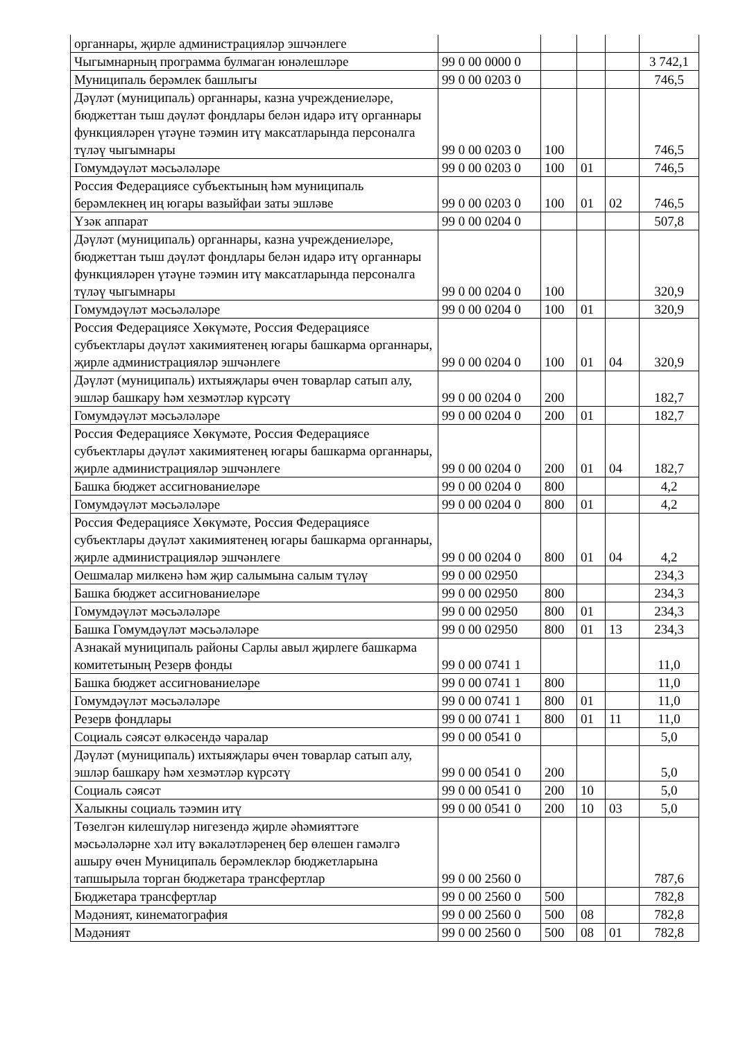| органнары, җирле администрацияләр эшчәнлеге | | | | | |
| Чыгымнарның программа булмаган юнәлешләре | 99 0 00 0000 0 | | | | 3 742,1 |
| Муниципаль берәмлек башлыгы | 99 0 00 0203 0 | | | | 746,5 |
| Дәүләт (муниципаль) органнары, казна учреждениеләре, бюджеттан тыш дәүләт фондлары белән идарә итү органнары функцияләрен үтәүне тәэмин итү максатларында персоналга түләү чыгымнары | 99 0 00 0203 0 | 100 | | | 746,5 |
| Гомумдәүләт мәсьәләләре | 99 0 00 0203 0 | 100 | 01 | | 746,5 |
| Россия Федерациясе субъектының һәм муниципаль берәмлекнең иң югары вазыйфаи заты эшләве | 99 0 00 0203 0 | 100 | 01 | 02 | 746,5 |
| Үзәк аппарат | 99 0 00 0204 0 | | | | 507,8 |
| Дәүләт (муниципаль) органнары, казна учреждениеләре, бюджеттан тыш дәүләт фондлары белән идарә итү органнары функцияләрен үтәүне тәэмин итү максатларында персоналга түләү чыгымнары | 99 0 00 0204 0 | 100 | | | 320,9 |
| Гомумдәүләт мәсьәләләре | 99 0 00 0204 0 | 100 | 01 | | 320,9 |
| Россия Федерациясе Хөкүмәте, Россия Федерациясе субъектлары дәүләт хакимиятенең югары башкарма органнары, җирле администрацияләр эшчәнлеге | 99 0 00 0204 0 | 100 | 01 | 04 | 320,9 |
| Дәүләт (муниципаль) ихтыяҗлары өчен товарлар сатып алу, эшләр башкару һәм хезмәтләр күрсәтү | 99 0 00 0204 0 | 200 | | | 182,7 |
| Гомумдәүләт мәсьәләләре | 99 0 00 0204 0 | 200 | 01 | | 182,7 |
| Россия Федерациясе Хөкүмәте, Россия Федерациясе субъектлары дәүләт хакимиятенең югары башкарма органнары, җирле администрацияләр эшчәнлеге | 99 0 00 0204 0 | 200 | 01 | 04 | 182,7 |
| Башка бюджет ассигнованиеләре | 99 0 00 0204 0 | 800 | | | 4,2 |
| Гомумдәүләт мәсьәләләре | 99 0 00 0204 0 | 800 | 01 | | 4,2 |
| Россия Федерациясе Хөкүмәте, Россия Федерациясе субъектлары дәүләт хакимиятенең югары башкарма органнары, җирле администрацияләр эшчәнлеге | 99 0 00 0204 0 | 800 | 01 | 04 | 4,2 |
| Оешмалар милкенә һәм җир салымына салым түләү | 99 0 00 02950 | | | | 234,3 |
| Башка бюджет ассигнованиеләре | 99 0 00 02950 | 800 | | | 234,3 |
| Гомумдәүләт мәсьәләләре | 99 0 00 02950 | 800 | 01 | | 234,3 |
| Башка Гомумдәүләт мәсьәләләре | 99 0 00 02950 | 800 | 01 | 13 | 234,3 |
| Азнакай муниципаль районы Сарлы авыл җирлеге башкарма комитетының Резерв фонды | 99 0 00 0741 1 | | | | 11,0 |
| Башка бюджет ассигнованиеләре | 99 0 00 0741 1 | 800 | | | 11,0 |
| Гомумдәүләт мәсьәләләре | 99 0 00 0741 1 | 800 | 01 | | 11,0 |
| Резерв фондлары | 99 0 00 0741 1 | 800 | 01 | 11 | 11,0 |
| Социаль сәясәт өлкәсендә чаралар | 99 0 00 0541 0 | | | | 5,0 |
| Дәүләт (муниципаль) ихтыяҗлары өчен товарлар сатып алу, эшләр башкару һәм хезмәтләр күрсәтү | 99 0 00 0541 0 | 200 | | | 5,0 |
| Социаль сәясәт | 99 0 00 0541 0 | 200 | 10 | | 5,0 |
| Халыкны социаль тәэмин итү | 99 0 00 0541 0 | 200 | 10 | 03 | 5,0 |
| Төзелгән килешүләр нигезендә җирле әһәмияттәге мәсьәләләрне хәл итү вәкаләтләренең бер өлешен гамәлгә ашыру өчен Муниципаль берәмлекләр бюджетларына тапшырыла торган бюджетара трансфертлар | 99 0 00 2560 0 | | | | 787,6 |
| Бюджетара трансфертлар | 99 0 00 2560 0 | 500 | | | 782,8 |
| Мәдәният, кинематография | 99 0 00 2560 0 | 500 | 08 | | 782,8 |
| Мәдәният | 99 0 00 2560 0 | 500 | 08 | 01 | 782,8 |